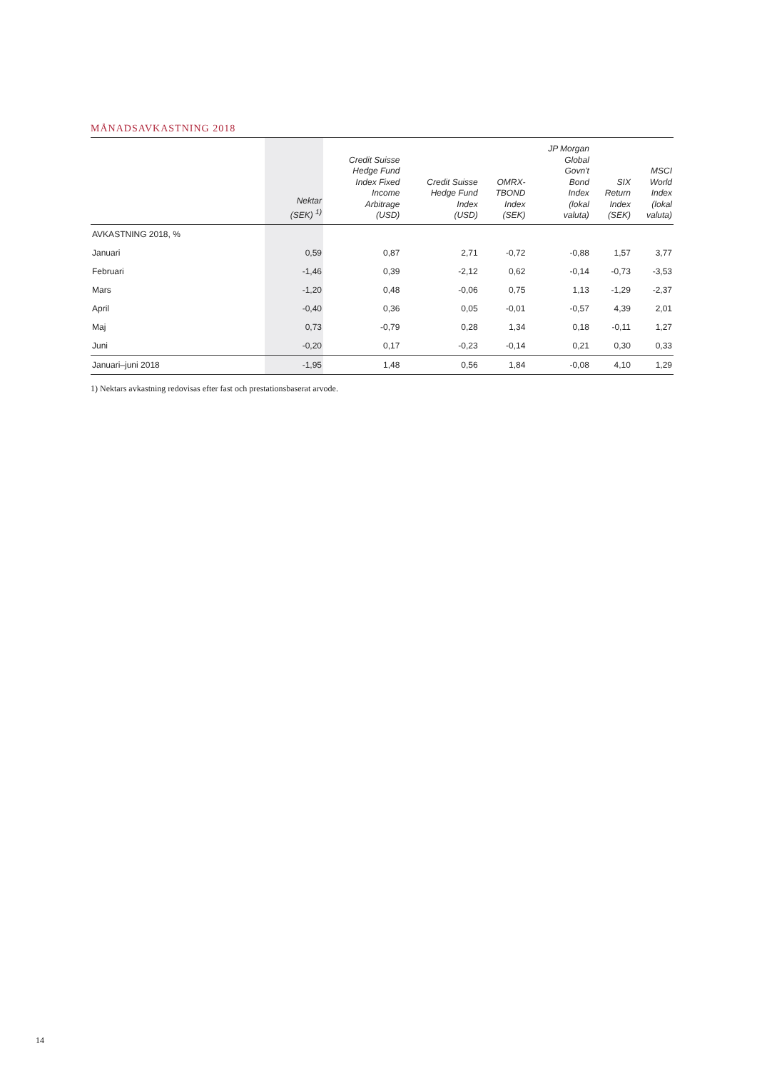MÅNADSAVKASTNING 2018
| | Nektar (SEK) <sup>1)</sup> | Credit Suisse Hedge Fund Index Fixed Income Arbitrage (USD) | Credit Suisse Hedge Fund Index (USD) | OMRX- TBOND Index (SEK) | JP Morgan Global Govn't Bond Index (lokal valuta) | SIX Return Index (SEK) | MSCI World Index (lokal valuta) |
| --- | --- | --- | --- | --- | --- | --- | --- |
| AVKASTNING 2018, % | | | | | | | |
| Januari | 0,59 | 0,87 | 2,71 | -0,72 | -0,88 | 1,57 | 3,77 |
| Februari | -1,46 | 0,39 | -2,12 | 0,62 | -0,14 | -0,73 | -3,53 |
| Mars | -1,20 | 0,48 | -0,06 | 0,75 | 1,13 | -1,29 | -2,37 |
| April | -0,40 | 0,36 | 0,05 | -0,01 | -0,57 | 4,39 | 2,01 |
| Maj | 0,73 | -0,79 | 0,28 | 1,34 | 0,18 | -0,11 | 1,27 |
| Juni | -0,20 | 0,17 | -0,23 | -0,14 | 0,21 | 0,30 | 0,33 |
| Januari–juni 2018 | -1,95 | 1,48 | 0,56 | 1,84 | -0,08 | 4,10 | 1,29 |
1) Nektars avkastning redovisas efter fast och prestationsbaserat arvode.
14